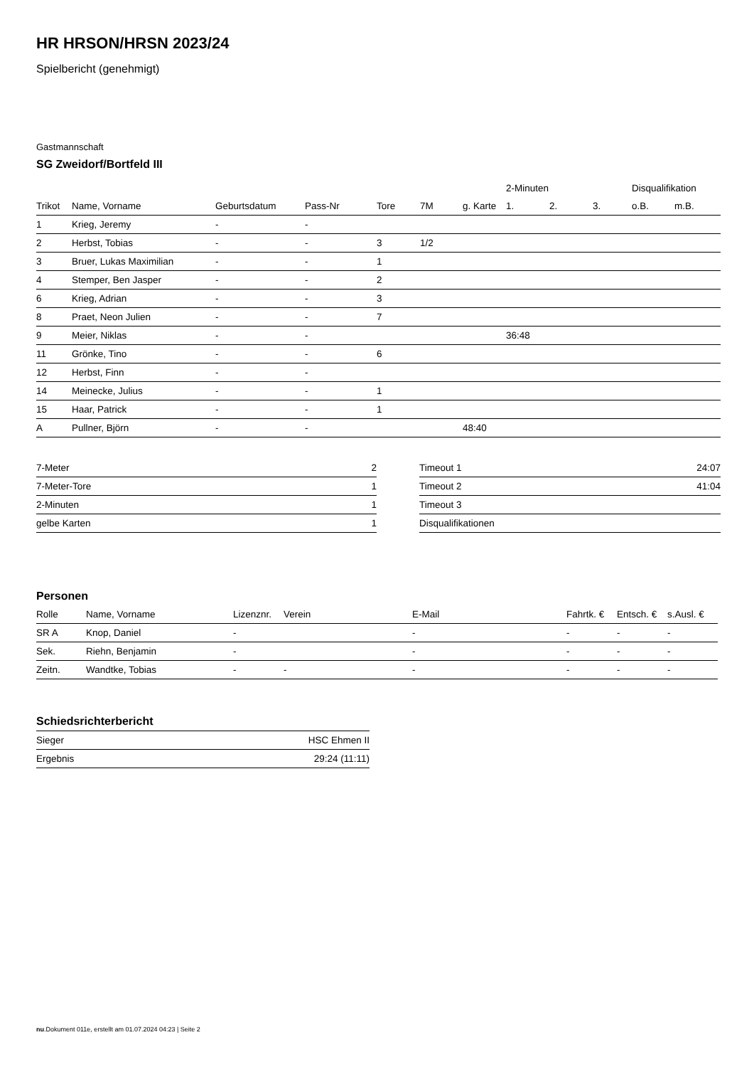HR HRSON/HRSN 2023/24
Spielbericht (genehmigt)
Gastmannschaft
SG Zweidorf/Bortfeld III
| | | | | | | | 2-Minuten | | | Disqualifikation | |
| --- | --- | --- | --- | --- | --- | --- | --- | --- | --- | --- | --- |
| Trikot | Name, Vorname | Geburtsdatum | Pass-Nr | Tore | 7M | g. Karte | 1. | 2. | 3. | o.B. | m.B. |
| 1 | Krieg, Jeremy | - | - | | | | | | | | |
| 2 | Herbst, Tobias | - | - | 3 | 1/2 | | | | | | |
| 3 | Bruer, Lukas Maximilian | - | - | 1 | | | | | | | |
| 4 | Stemper, Ben Jasper | - | - | 2 | | | | | | | |
| 6 | Krieg, Adrian | - | - | 3 | | | | | | | |
| 8 | Praet, Neon Julien | - | - | 7 | | | | | | | |
| 9 | Meier, Niklas | - | - | | | | 36:48 | | | | |
| 11 | Grönke, Tino | - | - | 6 | | | | | | | |
| 12 | Herbst, Finn | - | - | | | | | | | | |
| 14 | Meinecke, Julius | - | - | 1 | | | | | | | |
| 15 | Haar, Patrick | - | - | 1 | | | | | | | |
| A | Pullner, Björn | - | - | | | 48:40 | | | | | |
| 7-Meter | 2 |
| 7-Meter-Tore | 1 |
| 2-Minuten | 1 |
| gelbe Karten | 1 |
| Timeout 1 | 24:07 |
| Timeout 2 | 41:04 |
| Timeout 3 | |
| Disqualifikationen | |
Personen
| Rolle | Name, Vorname | Lizenznr. | Verein | E-Mail | Fahrtk. € | Entsch. € | s.Ausl. € |
| --- | --- | --- | --- | --- | --- | --- | --- |
| SR A | Knop, Daniel | - | | - | - | - | - |
| Sek. | Riehn, Benjamin | - | | - | - | - | - |
| Zeitn. | Wandtke, Tobias | - | - | - | - | - | - |
Schiedsrichterbericht
| Sieger | HSC Ehmen II |
| Ergebnis | 29:24 (11:11) |
nu.Dokument 011e, erstellt am 01.07.2024 04:23 | Seite 2